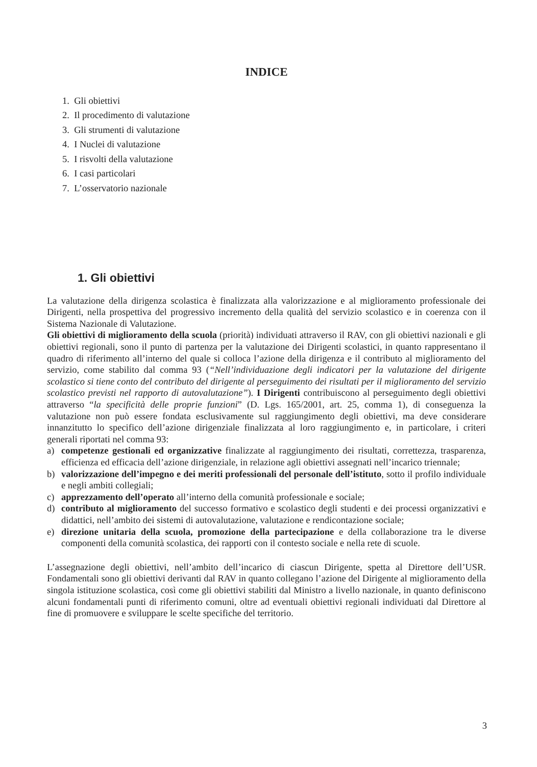INDICE
1. Gli obiettivi
2. Il procedimento di valutazione
3. Gli strumenti di valutazione
4. I Nuclei di valutazione
5. I risvolti della valutazione
6. I casi particolari
7. L’osservatorio nazionale
1. Gli obiettivi
La valutazione della dirigenza scolastica è finalizzata alla valorizzazione e al miglioramento professionale dei Dirigenti, nella prospettiva del progressivo incremento della qualità del servizio scolastico e in coerenza con il Sistema Nazionale di Valutazione.
Gli obiettivi di miglioramento della scuola (priorità) individuati attraverso il RAV, con gli obiettivi nazionali e gli obiettivi regionali, sono il punto di partenza per la valutazione dei Dirigenti scolastici, in quanto rappresentano il quadro di riferimento all’interno del quale si colloca l’azione della dirigenza e il contributo al miglioramento del servizio, come stabilito dal comma 93 (“Nell’individuazione degli indicatori per la valutazione del dirigente scolastico si tiene conto del contributo del dirigente al perseguimento dei risultati per il miglioramento del servizio scolastico previsti nel rapporto di autovalutazione”). I Dirigenti contribuiscono al perseguimento degli obiettivi attraverso “la specificità delle proprie funzioni” (D. Lgs. 165/2001, art. 25, comma 1), di conseguenza la valutazione non può essere fondata esclusivamente sul raggiungimento degli obiettivi, ma deve considerare innanzitutto lo specifico dell’azione dirigenziale finalizzata al loro raggiungimento e, in particolare, i criteri generali riportati nel comma 93:
a) competenze gestionali ed organizzative finalizzate al raggiungimento dei risultati, correttezza, trasparenza, efficienza ed efficacia dell’azione dirigenziale, in relazione agli obiettivi assegnati nell’incarico triennale;
b) valorizzazione dell’impegno e dei meriti professionali del personale dell’istituto, sotto il profilo individuale e negli ambiti collegiali;
c) apprezzamento dell’operato all’interno della comunità professionale e sociale;
d) contributo al miglioramento del successo formativo e scolastico degli studenti e dei processi organizzativi e didattici, nell’ambito dei sistemi di autovalutazione, valutazione e rendicontazione sociale;
e) direzione unitaria della scuola, promozione della partecipazione e della collaborazione tra le diverse componenti della comunità scolastica, dei rapporti con il contesto sociale e nella rete di scuole.
L’assegnazione degli obiettivi, nell’ambito dell’incarico di ciascun Dirigente, spetta al Direttore dell’USR. Fondamentali sono gli obiettivi derivanti dal RAV in quanto collegano l’azione del Dirigente al miglioramento della singola istituzione scolastica, così come gli obiettivi stabiliti dal Ministro a livello nazionale, in quanto definiscono alcuni fondamentali punti di riferimento comuni, oltre ad eventuali obiettivi regionali individuati dal Direttore al fine di promuovere e sviluppare le scelte specifiche del territorio.
3